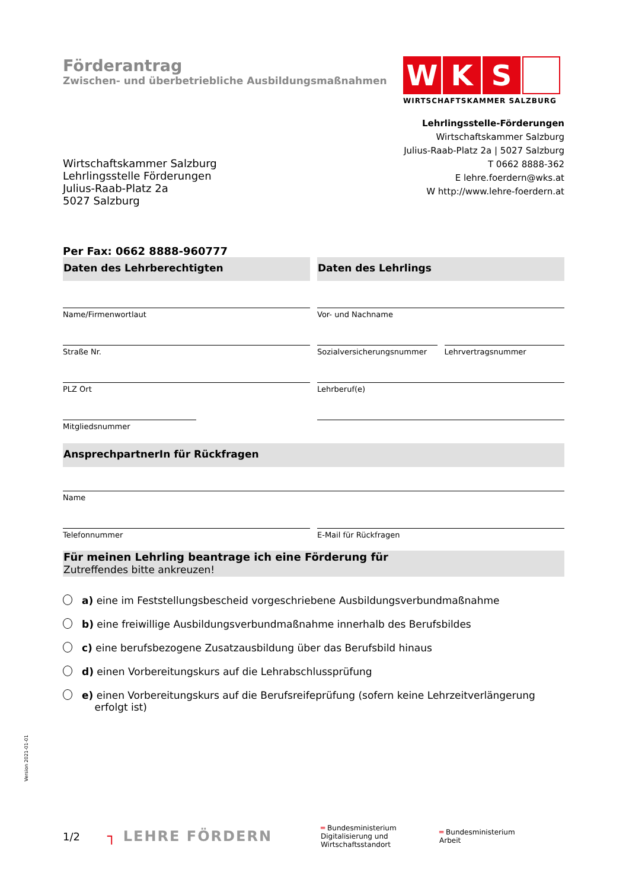Förderantrag
Zwischen- und überbetriebliche Ausbildungsmaßnahmen
W K S
WIRTSCHAFTSKAMMER SALZBURG
Wirtschaftskammer Salzburg
Lehrlingsstelle Förderungen
Julius-Raab-Platz 2a
5027 Salzburg
Lehrlingsstelle-Förderungen
Wirtschaftskammer Salzburg
Julius-Raab-Platz 2a | 5027 Salzburg
T 0662 8888-362
E lehre.foerdern@wks.at
W http://www.lehre-foerdern.at
Per Fax: 0662 8888-960777
Daten des Lehrberechtigten
Name/Firmenwortlaut
Straße Nr.
PLZ Ort
Mitgliedsnummer
Daten des Lehrlings
Vor- und Nachname
Sozialversicherungsnummer Lehrvertragsnummer
Lehrberuf(e)
AnsprechpartnerIn für Rückfragen
Name
Telefonnummer E-Mail für Rückfragen
Für meinen Lehrling beantrage ich eine Förderung für
Zutreffendes bitte ankreuzen!
a) eine im Feststellungsbescheid vorgeschriebene Ausbildungsverbundmaßnahme
b) eine freiwillige Ausbildungsverbundmaßnahme innerhalb des Berufsbildes
c) eine berufsbezogene Zusatzausbildung über das Berufsbild hinaus
d) einen Vorbereitungskurs auf die Lehrabschlussprüfung
e) einen Vorbereitungskurs auf die Berufsreifeprüfung (sofern keine Lehrzeitverlängerung
erfolgt ist)
Version 2021-01-01
1/2
┐ LEHRE FÖRDERN
═ Bundesministerium
Digitalisierung und
Wirtschaftsstandort
═ Bundesministerium
Arbeit